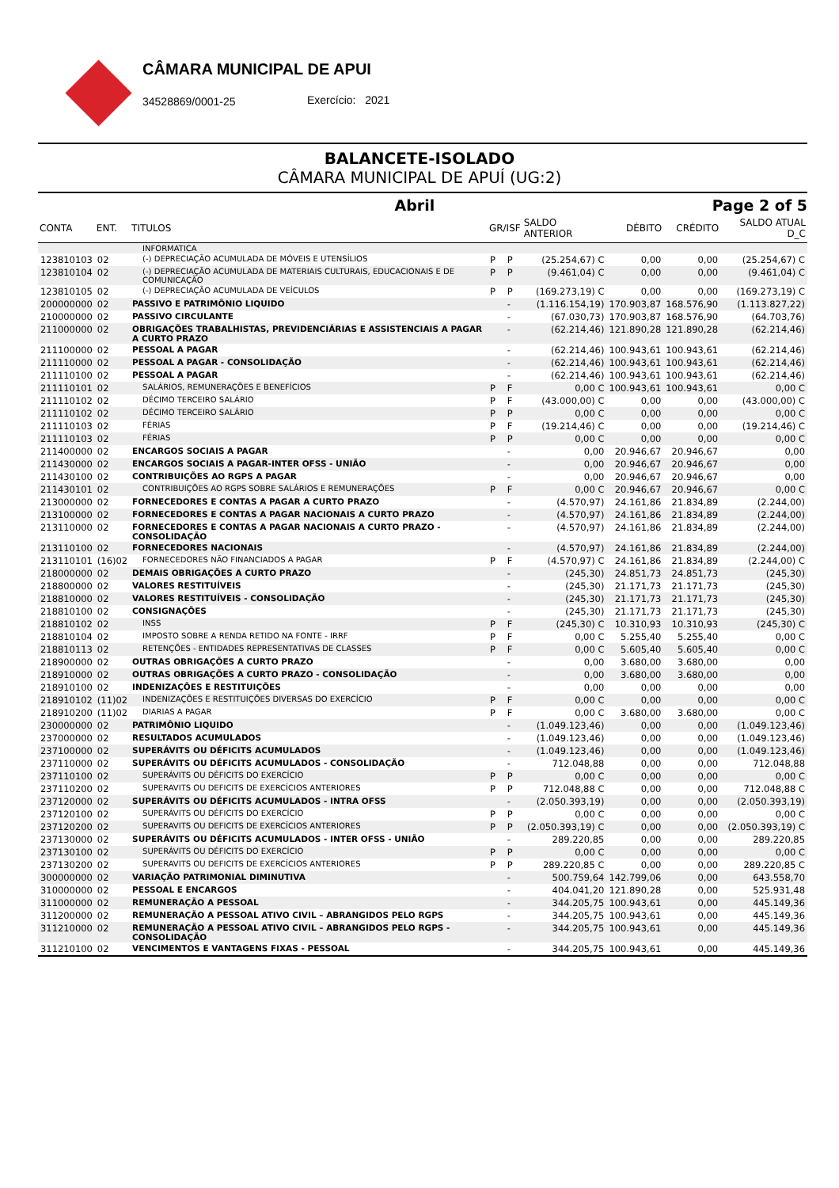CÂMARA MUNICIPAL DE APUI
34528869/0001-25 Exercício: 2021
BALANCETE-ISOLADO
CÂMARA MUNICIPAL DE APUÍ (UG:2)
Abril Page 2 of 5
| CONTA | ENT. | TITULOS | GR/ISF | | SALDO ANTERIOR | DÉBITO | CRÉDITO | SALDO ATUAL D_C |
| --- | --- | --- | --- | --- | --- | --- | --- | --- |
| | | INFORMATICA | | | | | | |
| 123810103 | 02 | (-) DEPRECIAÇÃO ACUMULADA DE MÓVEIS E UTENSÍLIOS | P | P | (25.254,67) C | 0,00 | 0,00 | (25.254,67) C |
| 123810104 | 02 | (-) DEPRECIAÇÃO ACUMULADA DE MATERIAIS CULTURAIS, EDUCACIONAIS E DE COMUNICAÇÃO | P | P | (9.461,04) C | 0,00 | 0,00 | (9.461,04) C |
| 123810105 | 02 | (-) DEPRECIAÇÃO ACUMULADA DE VEÍCULOS | P | P | (169.273,19) C | 0,00 | 0,00 | (169.273,19) C |
| 200000000 | 02 | PASSIVO E PATRIMÔNIO LIQUIDO | | - | (1.116.154,19) | 170.903,87 | 168.576,90 | (1.113.827,22) |
| 210000000 | 02 | PASSIVO CIRCULANTE | | - | (67.030,73) | 170.903,87 | 168.576,90 | (64.703,76) |
| 211000000 | 02 | OBRIGAÇÕES TRABALHISTAS, PREVIDENCIÁRIAS E ASSISTENCIAIS A PAGAR A CURTO PRAZO | | - | (62.214,46) | 121.890,28 | 121.890,28 | (62.214,46) |
| 211100000 | 02 | PESSOAL A PAGAR | | - | (62.214,46) | 100.943,61 | 100.943,61 | (62.214,46) |
| 211110000 | 02 | PESSOAL A PAGAR - CONSOLIDAÇÃO | | - | (62.214,46) | 100.943,61 | 100.943,61 | (62.214,46) |
| 211110100 | 02 | PESSOAL A PAGAR | | - | (62.214,46) | 100.943,61 | 100.943,61 | (62.214,46) |
| 211110101 | 02 | SALÁRIOS, REMUNERAÇÕES E BENEFÍCIOS | P | F | 0,00 C | 100.943,61 | 100.943,61 | 0,00 C |
| 211110102 | 02 | DÉCIMO TERCEIRO SALÁRIO | P | F | (43.000,00) C | 0,00 | 0,00 | (43.000,00) C |
| 211110102 | 02 | DÉCIMO TERCEIRO SALÁRIO | P | P | 0,00 C | 0,00 | 0,00 | 0,00 C |
| 211110103 | 02 | FÉRIAS | P | F | (19.214,46) C | 0,00 | 0,00 | (19.214,46) C |
| 211110103 | 02 | FÉRIAS | P | P | 0,00 C | 0,00 | 0,00 | 0,00 C |
| 211400000 | 02 | ENCARGOS SOCIAIS A PAGAR | | - | 0,00 | 20.946,67 | 20.946,67 | 0,00 |
| 211430000 | 02 | ENCARGOS SOCIAIS A PAGAR-INTER OFSS - UNIÃO | | - | 0,00 | 20.946,67 | 20.946,67 | 0,00 |
| 211430100 | 02 | CONTRIBUIÇÕES AO RGPS A PAGAR | | - | 0,00 | 20.946,67 | 20.946,67 | 0,00 |
| 211430101 | 02 | CONTRIBUIÇÕES AO RGPS SOBRE SALÁRIOS E REMUNERAÇÕES | P | F | 0,00 C | 20.946,67 | 20.946,67 | 0,00 C |
| 213000000 | 02 | FORNECEDORES E CONTAS A PAGAR A CURTO PRAZO | | - | (4.570,97) | 24.161,86 | 21.834,89 | (2.244,00) |
| 213100000 | 02 | FORNECEDORES E CONTAS A PAGAR NACIONAIS A CURTO PRAZO | | - | (4.570,97) | 24.161,86 | 21.834,89 | (2.244,00) |
| 213110000 | 02 | FORNECEDORES E CONTAS A PAGAR NACIONAIS A CURTO PRAZO - CONSOLIDAÇÃO | | - | (4.570,97) | 24.161,86 | 21.834,89 | (2.244,00) |
| 213110100 | 02 | FORNECEDORES NACIONAIS | | - | (4.570,97) | 24.161,86 | 21.834,89 | (2.244,00) |
| 213110101 | (16)02 | FORNECEDORES NÃO FINANCIADOS A PAGAR | P | F | (4.570,97) C | 24.161,86 | 21.834,89 | (2.244,00) C |
| 218000000 | 02 | DEMAIS OBRIGAÇÕES A CURTO PRAZO | | - | (245,30) | 24.851,73 | 24.851,73 | (245,30) |
| 218800000 | 02 | VALORES RESTITUÍVEIS | | - | (245,30) | 21.171,73 | 21.171,73 | (245,30) |
| 218810000 | 02 | VALORES RESTITUÍVEIS - CONSOLIDAÇÃO | | - | (245,30) | 21.171,73 | 21.171,73 | (245,30) |
| 218810100 | 02 | CONSIGNAÇÕES | | - | (245,30) | 21.171,73 | 21.171,73 | (245,30) |
| 218810102 | 02 | INSS | P | F | (245,30) C | 10.310,93 | 10.310,93 | (245,30) C |
| 218810104 | 02 | IMPOSTO SOBRE A RENDA RETIDO NA FONTE - IRRF | P | F | 0,00 C | 5.255,40 | 5.255,40 | 0,00 C |
| 218810113 | 02 | RETENÇÕES - ENTIDADES REPRESENTATIVAS DE CLASSES | P | F | 0,00 C | 5.605,40 | 5.605,40 | 0,00 C |
| 218900000 | 02 | OUTRAS OBRIGAÇÕES A CURTO PRAZO | | - | 0,00 | 3.680,00 | 3.680,00 | 0,00 |
| 218910000 | 02 | OUTRAS OBRIGAÇÕES A CURTO PRAZO - CONSOLIDAÇÃO | | - | 0,00 | 3.680,00 | 3.680,00 | 0,00 |
| 218910100 | 02 | INDENIZAÇÕES E RESTITUIÇÕES | | - | 0,00 | 0,00 | 0,00 | 0,00 |
| 218910102 | (11)02 | INDENIZAÇÕES E RESTITUIÇÕES DIVERSAS DO EXERCÍCIO | P | F | 0,00 C | 0,00 | 0,00 | 0,00 C |
| 218910200 | (11)02 | DIARIAS A PAGAR | P | F | 0,00 C | 3.680,00 | 3.680,00 | 0,00 C |
| 230000000 | 02 | PATRIMÔNIO LIQUIDO | | - | (1.049.123,46) | 0,00 | 0,00 | (1.049.123,46) |
| 237000000 | 02 | RESULTADOS ACUMULADOS | | - | (1.049.123,46) | 0,00 | 0,00 | (1.049.123,46) |
| 237100000 | 02 | SUPERÁVITS OU DÉFICITS ACUMULADOS | | - | (1.049.123,46) | 0,00 | 0,00 | (1.049.123,46) |
| 237110000 | 02 | SUPERÁVITS OU DÉFICITS ACUMULADOS - CONSOLIDAÇÃO | | - | 712.048,88 | 0,00 | 0,00 | 712.048,88 |
| 237110100 | 02 | SUPERÁVITS OU DÉFICITS DO EXERCÍCIO | P | P | 0,00 C | 0,00 | 0,00 | 0,00 C |
| 237110200 | 02 | SUPERAVITS OU DEFICITS DE EXERCÍCIOS ANTERIORES | P | P | 712.048,88 C | 0,00 | 0,00 | 712.048,88 C |
| 237120000 | 02 | SUPERÁVITS OU DÉFICITS ACUMULADOS - INTRA OFSS | | - | (2.050.393,19) | 0,00 | 0,00 | (2.050.393,19) |
| 237120100 | 02 | SUPERÁVITS OU DÉFICITS DO EXERCÍCIO | P | P | 0,00 C | 0,00 | 0,00 | 0,00 C |
| 237120200 | 02 | SUPERAVITS OU DEFICITS DE EXERCÍCIOS ANTERIORES | P | P | (2.050.393,19) C | 0,00 | 0,00 | (2.050.393,19) C |
| 237130000 | 02 | SUPERÁVITS OU DÉFICITS ACUMULADOS - INTER OFSS - UNIÃO | | - | 289.220,85 | 0,00 | 0,00 | 289.220,85 |
| 237130100 | 02 | SUPERÁVITS OU DÉFICITS DO EXERCÍCIO | P | P | 0,00 C | 0,00 | 0,00 | 0,00 C |
| 237130200 | 02 | SUPERAVITS OU DEFICITS DE EXERCÍCIOS ANTERIORES | P | P | 289.220,85 C | 0,00 | 0,00 | 289.220,85 C |
| 300000000 | 02 | VARIAÇÃO PATRIMONIAL DIMINUTIVA | | - | 500.759,64 | 142.799,06 | 0,00 | 643.558,70 |
| 310000000 | 02 | PESSOAL E ENCARGOS | | - | 404.041,20 | 121.890,28 | 0,00 | 525.931,48 |
| 311000000 | 02 | REMUNERAÇÃO A PESSOAL | | - | 344.205,75 | 100.943,61 | 0,00 | 445.149,36 |
| 311200000 | 02 | REMUNERAÇÃO A PESSOAL ATIVO CIVIL – ABRANGIDOS PELO RGPS | | - | 344.205,75 | 100.943,61 | 0,00 | 445.149,36 |
| 311210000 | 02 | REMUNERAÇÃO A PESSOAL ATIVO CIVIL – ABRANGIDOS PELO RGPS - CONSOLIDAÇÃO | | - | 344.205,75 | 100.943,61 | 0,00 | 445.149,36 |
| 311210100 | 02 | VENCIMENTOS E VANTAGENS FIXAS - PESSOAL | | - | 344.205,75 | 100.943,61 | 0,00 | 445.149,36 |